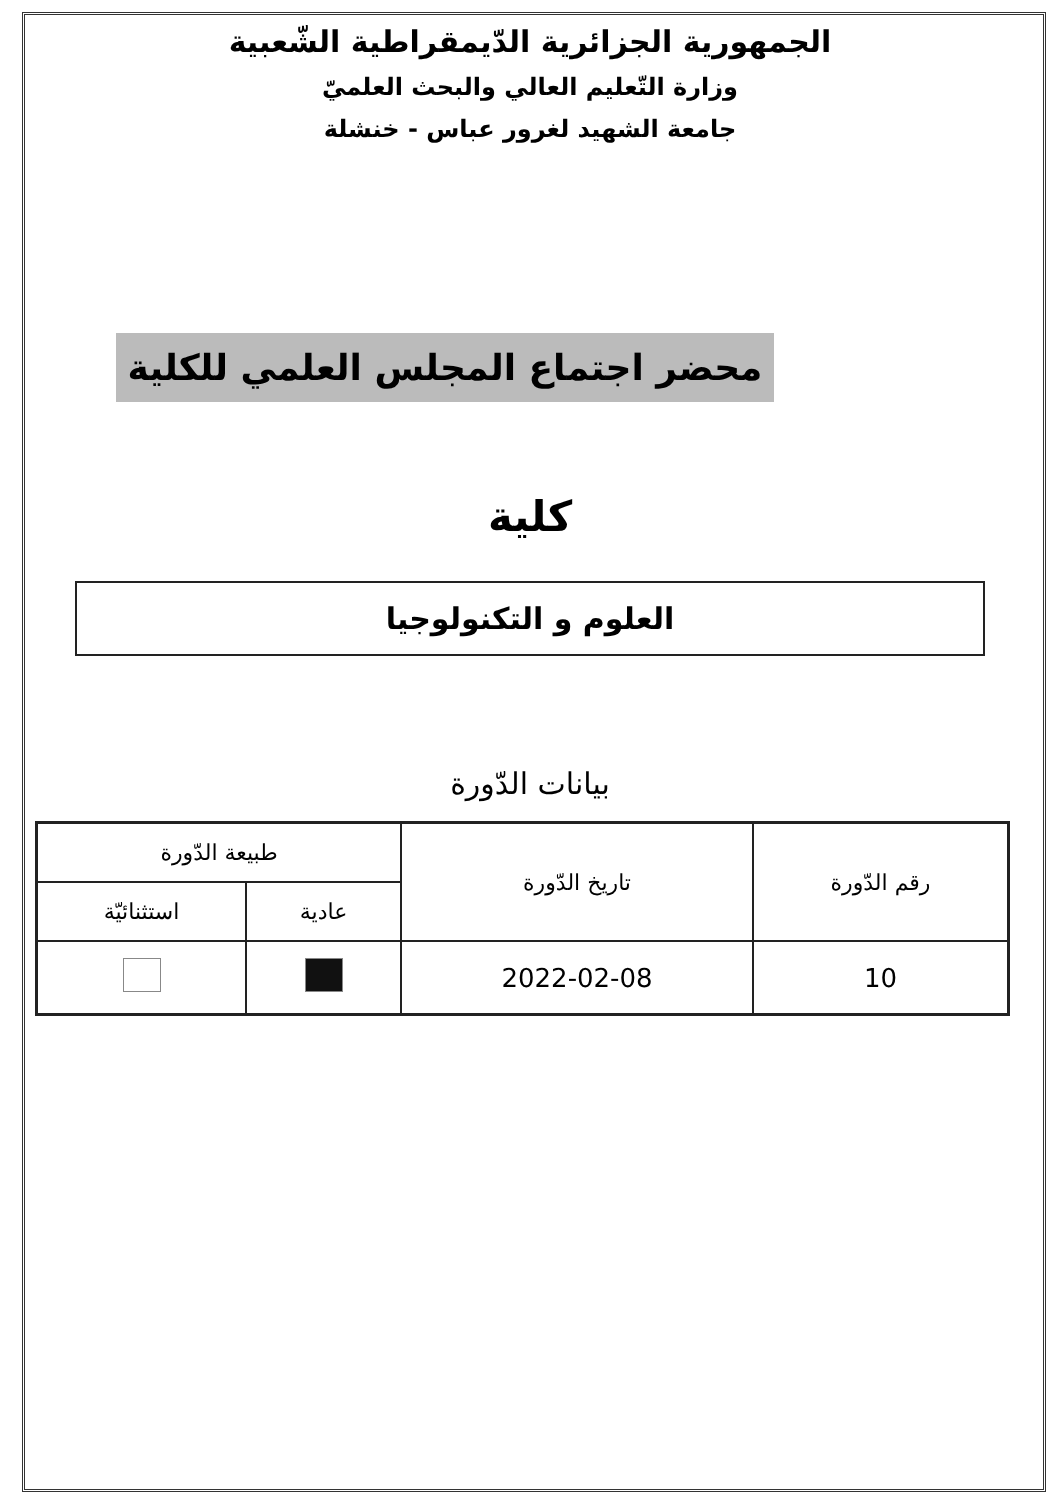الجمهورية الجزائرية الدّيمقراطية الشّعبية
وزارة التّعليم العالي والبحث العلميّ
جامعة الشهيد لغرور عباس - خنشلة
محضر اجتماع المجلس العلمي للكلية
كلية
العلوم و التكنولوجيا
بيانات الدّورة
| رقم الدّورة | تاريخ الدّورة | طبيعة الدّورة | |
| --- | --- | --- | --- |
| | | عادية | استثنائيّة |
| 10 | 2022-02-08 | | |